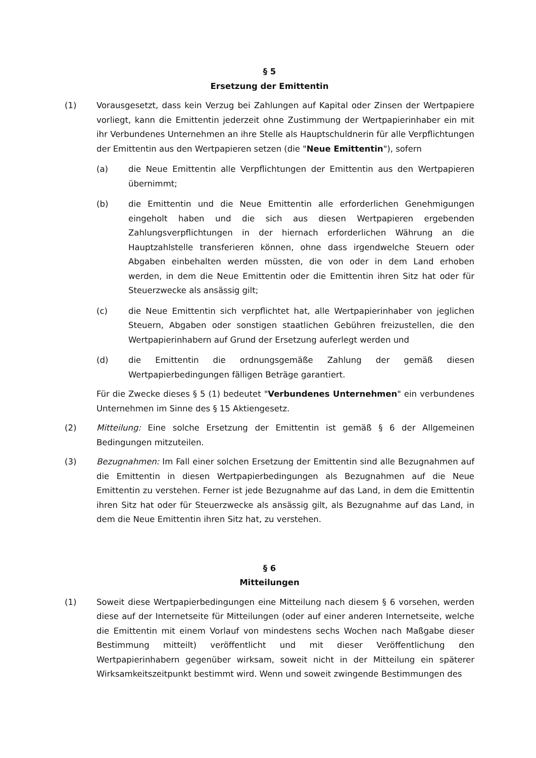§ 5
Ersetzung der Emittentin
(1) Vorausgesetzt, dass kein Verzug bei Zahlungen auf Kapital oder Zinsen der Wertpapiere vorliegt, kann die Emittentin jederzeit ohne Zustimmung der Wertpapierinhaber ein mit ihr Verbundenes Unternehmen an ihre Stelle als Hauptschuldnerin für alle Verpflichtungen der Emittentin aus den Wertpapieren setzen (die "Neue Emittentin"), sofern
(a) die Neue Emittentin alle Verpflichtungen der Emittentin aus den Wertpapieren übernimmt;
(b) die Emittentin und die Neue Emittentin alle erforderlichen Genehmigungen eingeholt haben und die sich aus diesen Wertpapieren ergebenden Zahlungsverpflichtungen in der hiernach erforderlichen Währung an die Hauptzahlstelle transferieren können, ohne dass irgendwelche Steuern oder Abgaben einbehalten werden müssten, die von oder in dem Land erhoben werden, in dem die Neue Emittentin oder die Emittentin ihren Sitz hat oder für Steuerzwecke als ansässig gilt;
(c) die Neue Emittentin sich verpflichtet hat, alle Wertpapierinhaber von jeglichen Steuern, Abgaben oder sonstigen staatlichen Gebühren freizustellen, die den Wertpapierinhabern auf Grund der Ersetzung auferlegt werden und
(d) die Emittentin die ordnungsgemäße Zahlung der gemäß diesen Wertpapierbedingungen fälligen Beträge garantiert.
Für die Zwecke dieses § 5 (1) bedeutet "Verbundenes Unternehmen" ein verbundenes Unternehmen im Sinne des § 15 Aktiengesetz.
(2) Mitteilung: Eine solche Ersetzung der Emittentin ist gemäß § 6 der Allgemeinen Bedingungen mitzuteilen.
(3) Bezugnahmen: Im Fall einer solchen Ersetzung der Emittentin sind alle Bezugnahmen auf die Emittentin in diesen Wertpapierbedingungen als Bezugnahmen auf die Neue Emittentin zu verstehen. Ferner ist jede Bezugnahme auf das Land, in dem die Emittentin ihren Sitz hat oder für Steuerzwecke als ansässig gilt, als Bezugnahme auf das Land, in dem die Neue Emittentin ihren Sitz hat, zu verstehen.
§ 6
Mitteilungen
(1) Soweit diese Wertpapierbedingungen eine Mitteilung nach diesem § 6 vorsehen, werden diese auf der Internetseite für Mitteilungen (oder auf einer anderen Internetseite, welche die Emittentin mit einem Vorlauf von mindestens sechs Wochen nach Maßgabe dieser Bestimmung mitteilt) veröffentlicht und mit dieser Veröffentlichung den Wertpapierinhabern gegenüber wirksam, soweit nicht in der Mitteilung ein späterer Wirksamkeitszeitpunkt bestimmt wird. Wenn und soweit zwingende Bestimmungen des